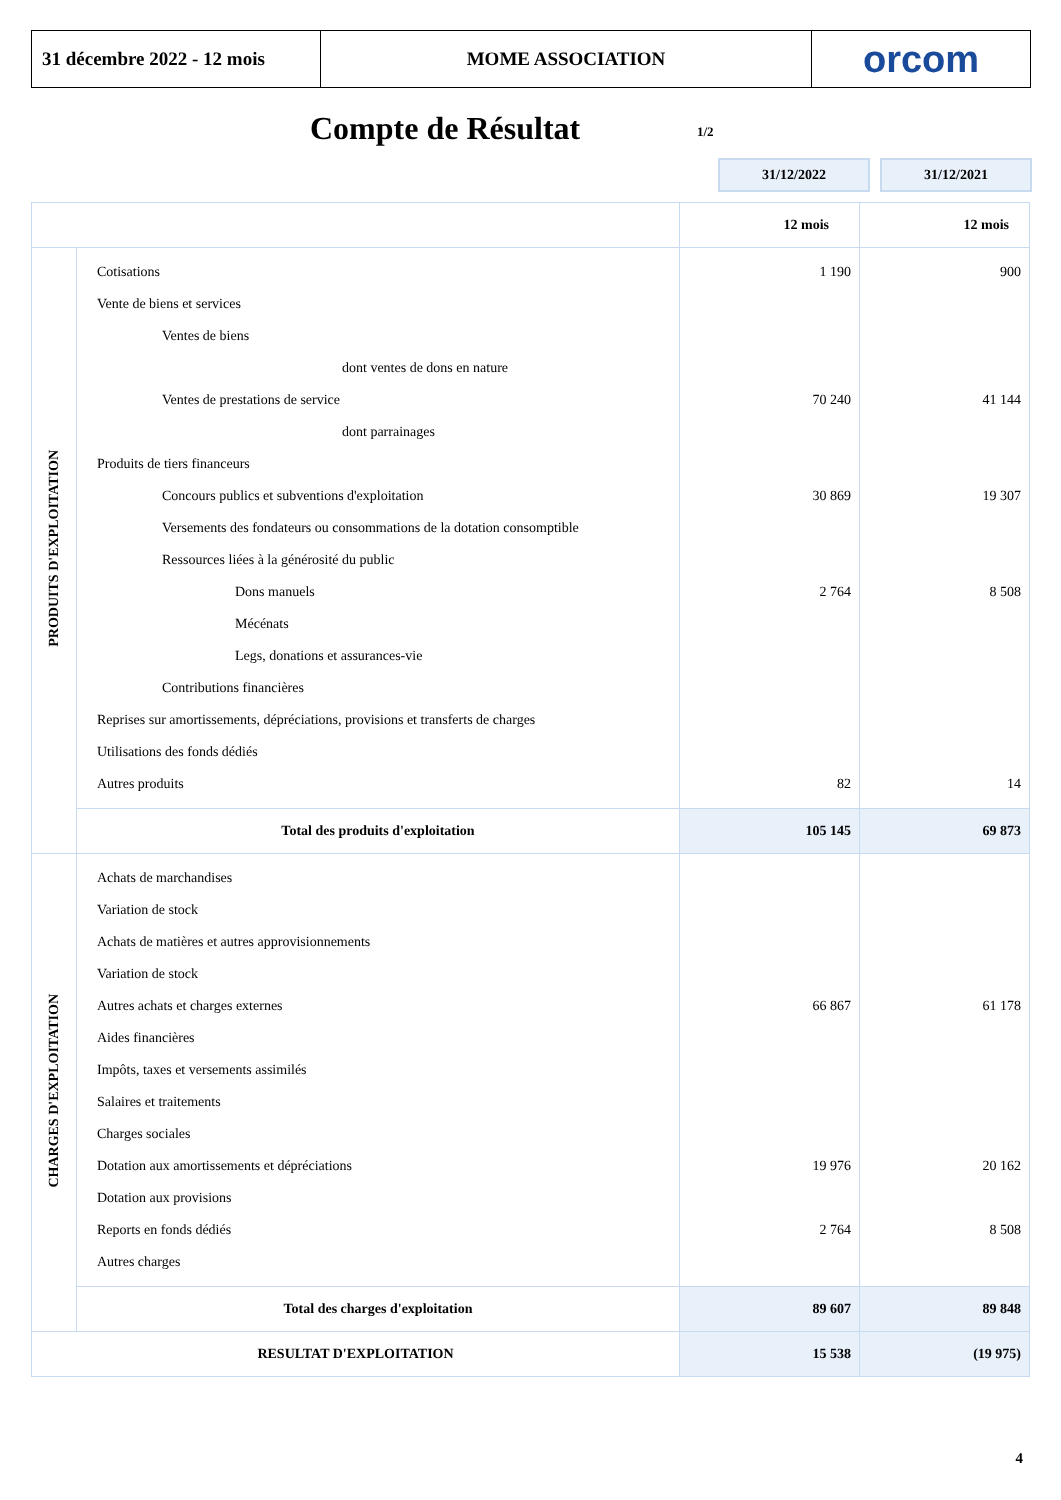31 décembre 2022 - 12 mois
MOME ASSOCIATION orcom
Compte de Résultat 1/2
31/12/2022 31/12/2021
| | | 12 mois | 12 mois |
| PRODUITS D'EXPLOITATION | Cotisations Vente de biens et services Ventes de biens dont ventes de dons en nature Ventes de prestations de service dont parrainages Produits de tiers financeurs Concours publics et subventions d'exploitation Versements des fondateurs ou consommations de la dotation consomptible Ressources liées à la générosité du public Dons manuels Mécénats Legs, donations et assurances-vie Contributions financières Reprises sur amortissements, dépréciations, provisions et transferts de charges Utilisations des fonds dédiés Autres produits | 1 190 70 240 30 869 2 764 82 | 900 41 144 19 307 8 508 14 |
| | Total des produits d'exploitation | 105 145 | 69 873 |
| CHARGES D'EXPLOITATION | Achats de marchandises Variation de stock Achats de matières et autres approvisionnements Variation de stock Autres achats et charges externes Aides financières Impôts, taxes et versements assimilés Salaires et traitements Charges sociales Dotation aux amortissements et dépréciations Dotation aux provisions Reports en fonds dédiés Autres charges | 66 867 19 976 2 764 | 61 178 20 162 8 508 |
| | Total des charges d'exploitation | 89 607 | 89 848 |
| RESULTAT D'EXPLOITATION | | 15 538 | (19 975) |
4